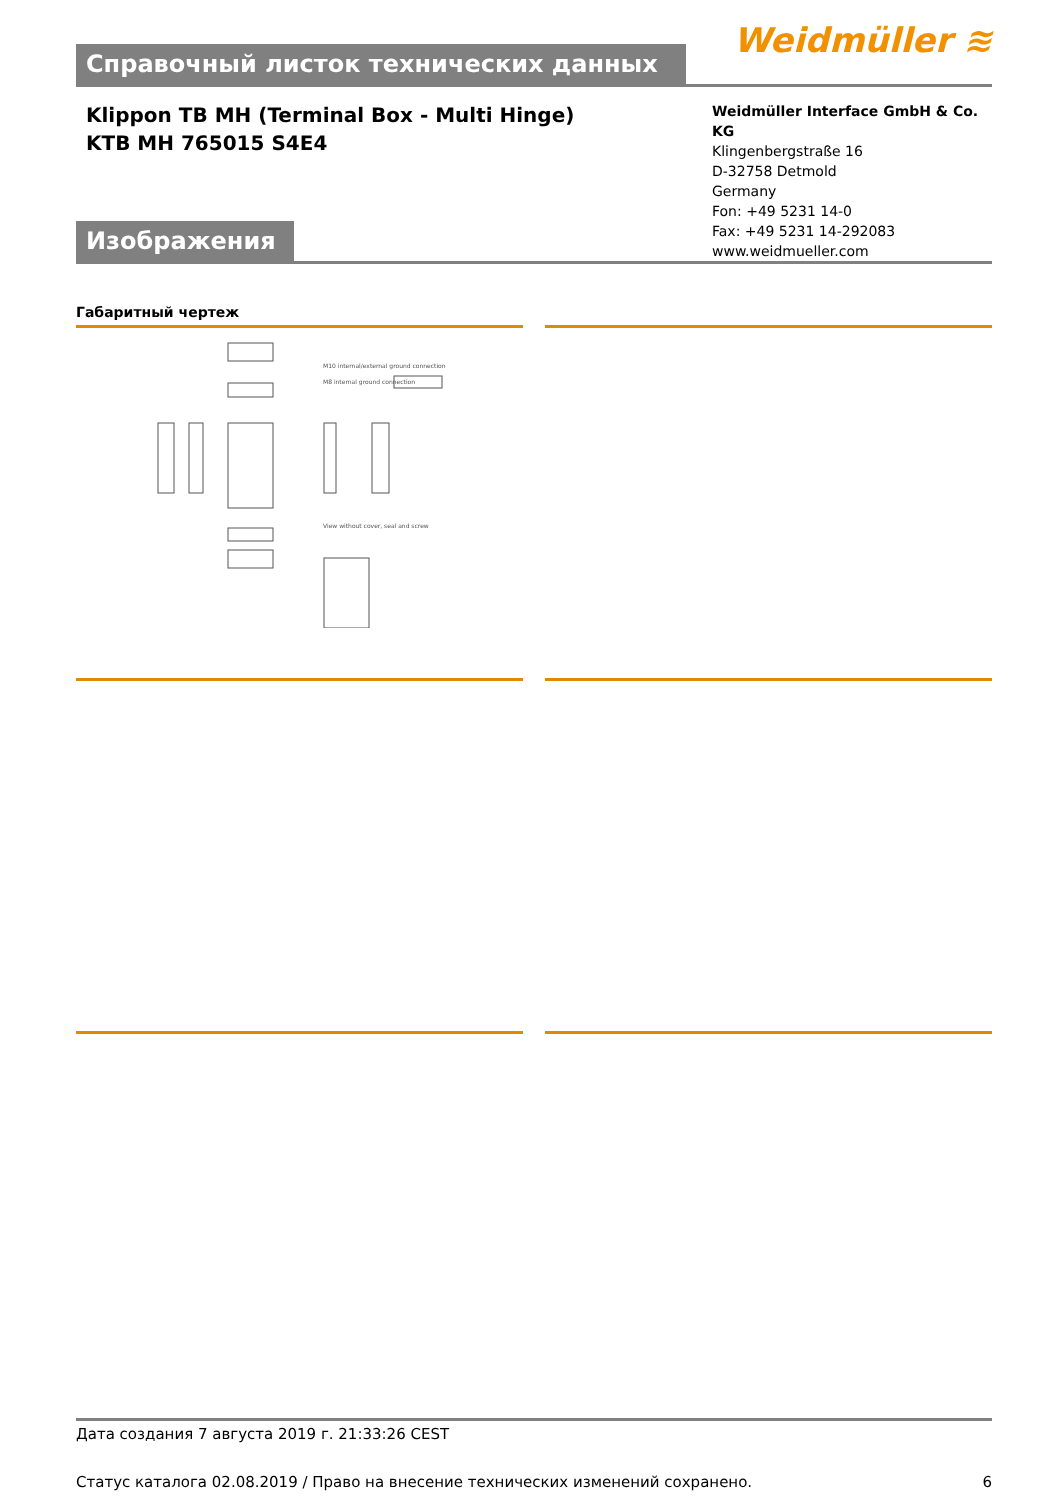Справочный листок технических данных
Weidmüller ≋
Klippon TB MH (Terminal Box - Multi Hinge)
KTB MH 765015 S4E4
Weidmüller Interface GmbH & Co. KG
Klingenbergstraße 16
D-32758 Detmold
Germany
Fon: +49 5231 14-0
Fax: +49 5231 14-292083
www.weidmueller.com
Изображения
Габаритный чертеж
M10 internal/external ground connection
M8 internal ground connection
View without cover, seal and screw
Дата создания 7 августа 2019 г. 21:33:26 CEST
Статус каталога 02.08.2019 / Право на внесение технических изменений сохранено. 6